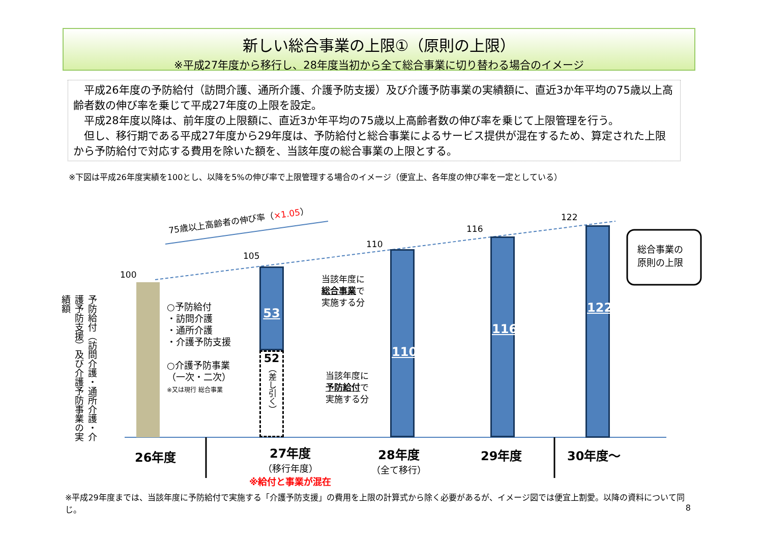新しい総合事業の上限①（原則の上限）
※平成27年度から移行し、28年度当初から全て総合事業に切り替わる場合のイメージ
　平成26年度の予防給付（訪問介護、通所介護、介護予防支援）及び介護予防事業の実績額に、直近3か年平均の75歳以上高齢者数の伸び率を乗じて平成27年度の上限を設定。
　平成28年度以降は、前年度の上限額に、直近3か年平均の75歳以上高齢者数の伸び率を乗じて上限管理を行う。
　但し、移行期である平成27年度から29年度は、予防給付と総合事業によるサービス提供が混在するため、算定された上限から予防給付で対応する費用を除いた額を、当該年度の総合事業の上限とする。
※下図は平成26年度実績を100とし、以降を5%の伸び率で上限管理する場合のイメージ（便宜上、各年度の伸び率を一定としている）
75歳以上高齢者の伸び率（×1.05）
100
105
110
116
122
予防給付（訪問介護・通所介護・介護予防支援）及び介護予防事業の実績額
○予防給付
・訪問介護
・通所介護
・介護予防支援
○介護予防事業
（一次・二次）
※又は現行 総合事業
53
52
（差し引く）
当該年度に
総合事業で
実施する分
当該年度に
予防給付で
実施する分
110
116
122
総合事業の
原則の上限
26年度
27年度
（移行年度）
※給付と事業が混在
28年度
（全て移行）
29年度 30年度～
※平成29年度までは、当該年度に予防給付で実施する「介護予防支援」の費用を上限の計算式から除く必要があるが、イメージ図では便宜上割愛。以降の資料について同じ。 8